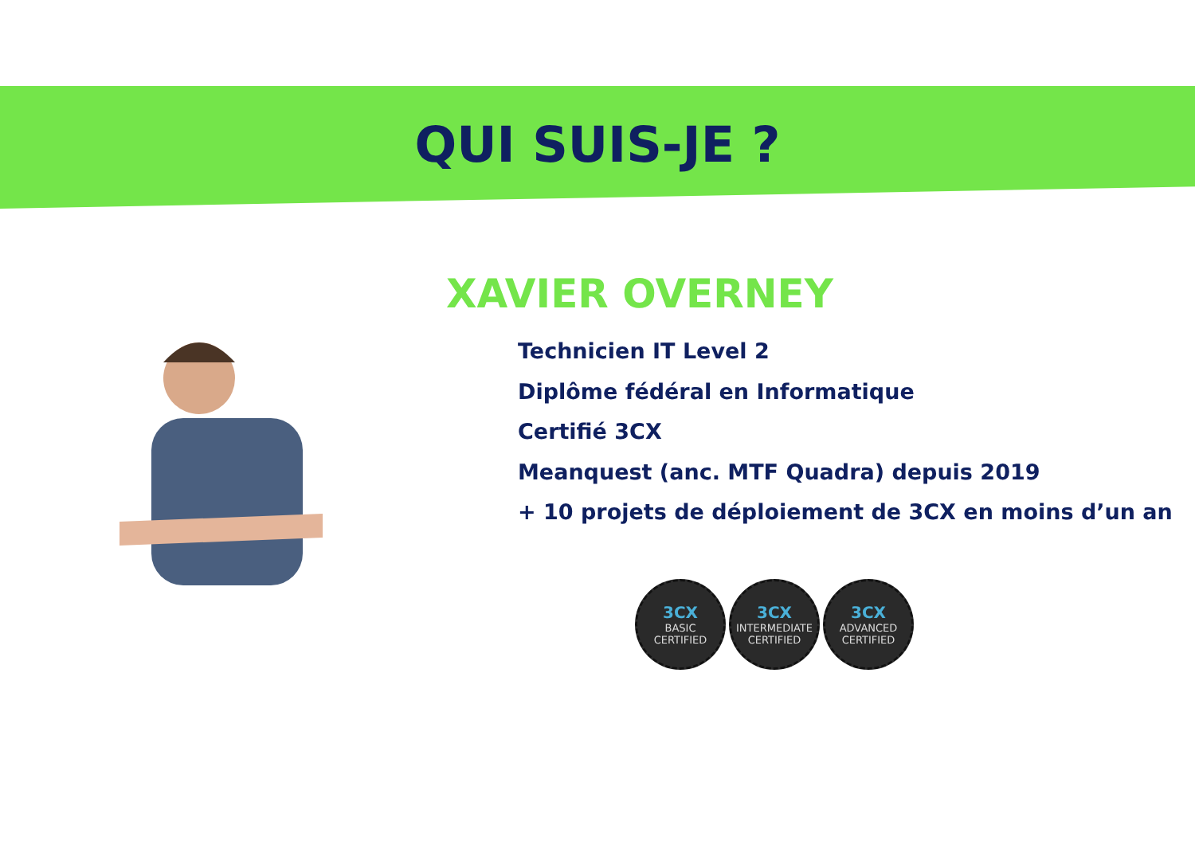QUI SUIS-JE ?
XAVIER OVERNEY
Technicien IT Level 2
Diplôme fédéral en Informatique
Certifié 3CX
Meanquest (anc. MTF Quadra) depuis 2019
+ 10 projets de déploiement de 3CX en moins d’un an
3CX
BASIC
CERTIFIED
3CX
INTERMEDIATE
CERTIFIED
3CX
ADVANCED
CERTIFIED